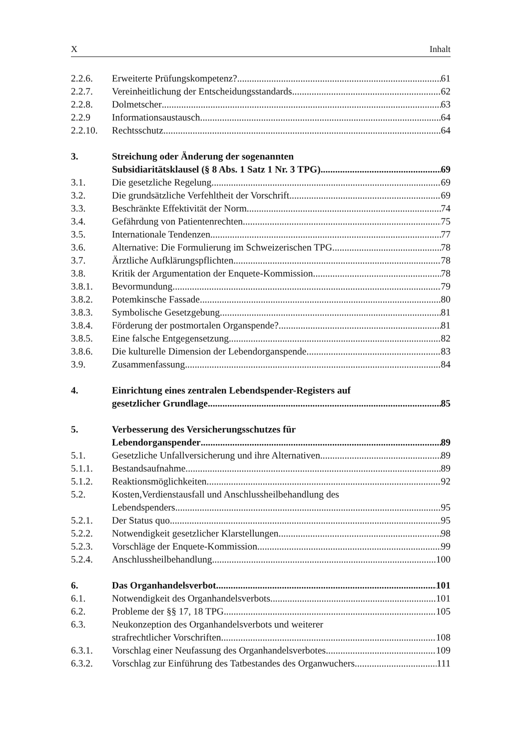X Inhalt
2.2.6. Erweiterte Prüfungskompetenz? 61
2.2.7. Vereinheitlichung der Entscheidungsstandards 62
2.2.8. Dolmetscher 63
2.2.9 Informationsaustausch 64
2.2.10. Rechtsschutz 64
3. Streichung oder Änderung der sogenannten
Subsidiaritätsklausel (§ 8 Abs. 1 Satz 1 Nr. 3 TPG) 69
3.1. Die gesetzliche Regelung 69
3.2. Die grundsätzliche Verfehltheit der Vorschrift 69
3.3. Beschränkte Effektivität der Norm 74
3.4. Gefährdung von Patientenrechten 75
3.5. Internationale Tendenzen 77
3.6. Alternative: Die Formulierung im Schweizerischen TPG 78
3.7. Ärztliche Aufklärungspflichten 78
3.8. Kritik der Argumentation der Enquete-Kommission 78
3.8.1. Bevormundung 79
3.8.2. Potemkinsche Fassade 80
3.8.3. Symbolische Gesetzgebung 81
3.8.4. Förderung der postmortalen Organspende? 81
3.8.5. Eine falsche Entgegensetzung 82
3.8.6. Die kulturelle Dimension der Lebendorganspende 83
3.9. Zusammenfassung 84
4. Einrichtung eines zentralen Lebendspender-Registers auf
gesetzlicher Grundlage 85
5. Verbesserung des Versicherungsschutzes für
Lebendorganspender 89
5.1. Gesetzliche Unfallversicherung und ihre Alternativen 89
5.1.1. Bestandsaufnahme 89
5.1.2. Reaktionsmöglichkeiten 92
5.2. Kosten,Verdienstausfall und Anschlussheilbehandlung des
Lebendspenders 95
5.2.1. Der Status quo 95
5.2.2. Notwendigkeit gesetzlicher Klarstellungen 98
5.2.3. Vorschläge der Enquete-Kommission 99
5.2.4. Anschlussheilbehandlung 100
6. Das Organhandelsverbot 101
6.1. Notwendigkeit des Organhandelsverbots 101
6.2. Probleme der §§ 17, 18 TPG 105
6.3. Neukonzeption des Organhandelsverbots und weiterer
strafrechtlicher Vorschriften 108
6.3.1. Vorschlag einer Neufassung des Organhandelsverbotes 109
6.3.2. Vorschlag zur Einführung des Tatbestandes des Organwuchers 111